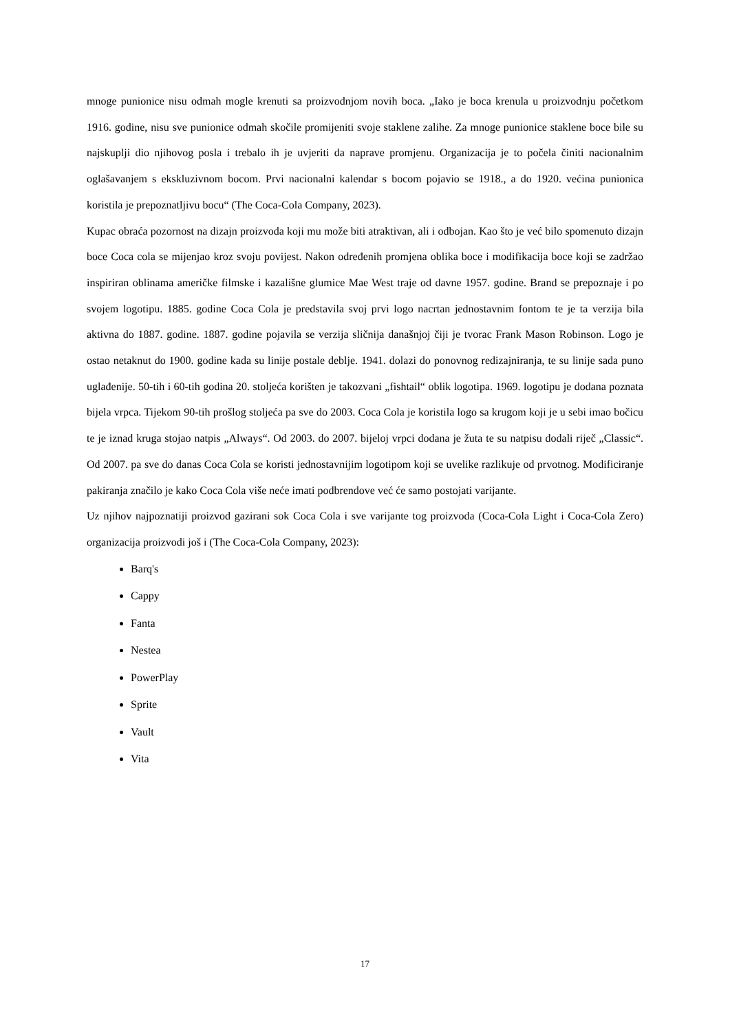mnoge punionice nisu odmah mogle krenuti sa proizvodnjom novih boca. „Iako je boca krenula u proizvodnju početkom 1916. godine, nisu sve punionice odmah skočile promijeniti svoje staklene zalihe. Za mnoge punionice staklene boce bile su najskuplji dio njihovog posla i trebalo ih je uvjeriti da naprave promjenu. Organizacija je to počela činiti nacionalnim oglašavanjem s ekskluzivnom bocom. Prvi nacionalni kalendar s bocom pojavio se 1918., a do 1920. većina punionica koristila je prepoznatljivu bocu“ (The Coca-Cola Company, 2023).
Kupac obraća pozornost na dizajn proizvoda koji mu može biti atraktivan, ali i odbojan. Kao što je već bilo spomenuto dizajn boce Coca cola se mijenjao kroz svoju povijest. Nakon određenih promjena oblika boce i modifikacija boce koji se zadržao inspiriran oblinama američke filmske i kazališne glumice Mae West traje od davne 1957. godine. Brand se prepoznaje i po svojem logotipu. 1885. godine Coca Cola je predstavila svoj prvi logo nacrtan jednostavnim fontom te je ta verzija bila aktivna do 1887. godine. 1887. godine pojavila se verzija sličnija današnjoj čiji je tvorac Frank Mason Robinson. Logo je ostao netaknut do 1900. godine kada su linije postale deblje. 1941. dolazi do ponovnog redizajniranja, te su linije sada puno uglađenije. 50-tih i 60-tih godina 20. stoljeća korišten je takozvani „fishtail“ oblik logotipa. 1969. logotipu je dodana poznata bijela vrpca. Tijekom 90-tih prošlog stoljeća pa sve do 2003. Coca Cola je koristila logo sa krugom koji je u sebi imao bočicu te je iznad kruga stojao natpis „Always“. Od 2003. do 2007. bijeloj vrpci dodana je žuta te su natpisu dodali riječ „Classic“. Od 2007. pa sve do danas Coca Cola se koristi jednostavnijim logotipom koji se uvelike razlikuje od prvotnog. Modificiranje pakiranja značilo je kako Coca Cola više neće imati podbrendove već će samo postojati varijante.
Uz njihov najpoznatiji proizvod gazirani sok Coca Cola i sve varijante tog proizvoda (Coca-Cola Light i Coca-Cola Zero) organizacija proizvodi još i (The Coca-Cola Company, 2023):
Barq's
Cappy
Fanta
Nestea
PowerPlay
Sprite
Vault
Vita
17